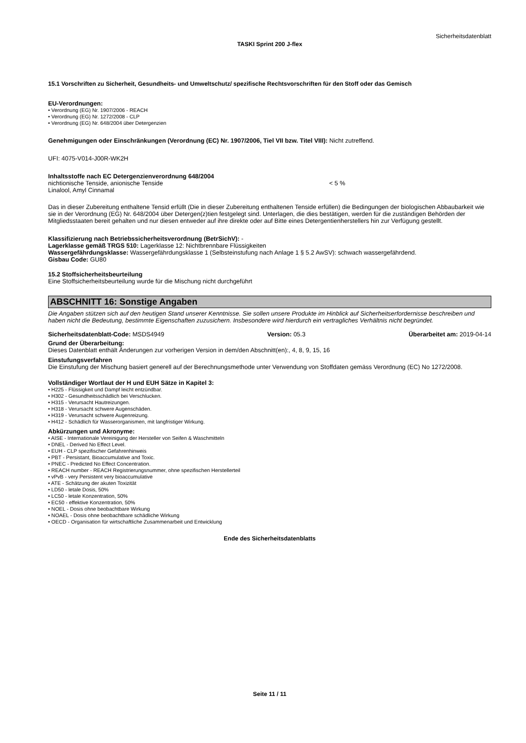Sicherheitsdatenblatt
TASKI Sprint 200 J-flex
15.1 Vorschriften zu Sicherheit, Gesundheits- und Umweltschutz/ spezifische Rechtsvorschriften für den Stoff oder das Gemisch
EU-Verordnungen:
• Verordnung (EG) Nr. 1907/2006 - REACH
• Verordnung (EG) Nr. 1272/2008 - CLP
• Verordnung (EG) Nr. 648/2004 über Detergenzien
Genehmigungen oder Einschränkungen (Verordnung (EC) Nr. 1907/2006, Tiel VII bzw. Titel VIII): Nicht zutreffend.
UFI: 4075-V014-J00R-WK2H
Inhaltsstoffe nach EC Detergenzienverordnung 648/2004
nichtionische Tenside, anionische Tenside < 5 %
Linalool, Amyl Cinnamal
Das in dieser Zubereitung enthaltene Tensid erfüllt (Die in dieser Zubereitung enthaltenen Tenside erfüllen) die Bedingungen der biologischen Abbaubarkeit wie sie in der Verordnung (EG) Nr. 648/2004 über Detergen(z)tien festgelegt sind. Unterlagen, die dies bestätigen, werden für die zuständigen Behörden der Mitgliedsstaaten bereit gehalten und nur diesen entweder auf ihre direkte oder auf Bitte eines Detergentienherstellers hin zur Verfügung gestellt.
Klassifizierung nach Betriebssicherheitsverordnung (BetrSichV): -
Lagerklasse gemäß TRGS 510: Lagerklasse 12: Nichtbrennbare Flüssigkeiten
Wassergefährdungsklasse: Wassergefährdungsklasse 1 (Selbsteinstufung nach Anlage 1 § 5.2 AwSV): schwach wassergefährdend.
Gisbau Code: GU80
15.2 Stoffsicherheitsbeurteilung
Eine Stoffsicherheitsbeurteilung wurde für die Mischung nicht durchgeführt
ABSCHNITT 16: Sonstige Angaben
Die Angaben stützen sich auf den heutigen Stand unserer Kenntnisse. Sie sollen unsere Produkte im Hinblick auf Sicherheitserfordernisse beschreiben und haben nicht die Bedeutung, bestimmte Eigenschaften zuzusichern. Insbesondere wird hierdurch ein vertragliches Verhältnis nicht begründet.
Sicherheitsdatenblatt-Code: MSDS4949 Version: 05.3 Überarbeitet am: 2019-04-14
Grund der Überarbeitung:
Dieses Datenblatt enthält Änderungen zur vorherigen Version in dem/den Abschnitt(en):, 4, 8, 9, 15, 16
Einstufungsverfahren
Die Einstufung der Mischung basiert generell auf der Berechnungsmethode unter Verwendung von Stoffdaten gemäss Verordnung (EC) No 1272/2008.
Vollständiger Wortlaut der H und EUH Sätze in Kapitel 3:
• H225 - Flüssigkeit und Dampf leicht entzündbar.
• H302 - Gesundheitsschädlich bei Verschlucken.
• H315 - Verursacht Hautreizungen.
• H318 - Verursacht schwere Augenschäden.
• H319 - Verursacht schwere Augenreizung.
• H412 - Schädlich für Wasserorganismen, mit langfristiger Wirkung.
Abkürzungen und Akronyme:
• AISE - Internationale Vereinigung der Hersteller von Seifen & Waschmitteln
• DNEL - Derived No Effect Level.
• EUH - CLP spezifischer Gefahrenhinweis
• PBT - Persistant, Bioaccumulative and Toxic.
• PNEC - Predicted No Effect Concentration.
• REACH number - REACH Registrierungsnummer, ohne spezifischen Herstellerteil
• vPvB - very Persistent very bioaccumulative
• ATE - Schätzung der akuten Toxizität
• LD50 - letale Dosis, 50%
• LC50 - letale Konzentration, 50%
• EC50 - effektive Konzentration, 50%
• NOEL - Dosis ohne beobachtbare Wirkung
• NOAEL - Dosis ohne beobachtbare schädliche Wirkung
• OECD - Organisation für wirtschaftliche Zusammenarbeit und Entwicklung
Ende des Sicherheitsdatenblatts
Seite 11 / 11